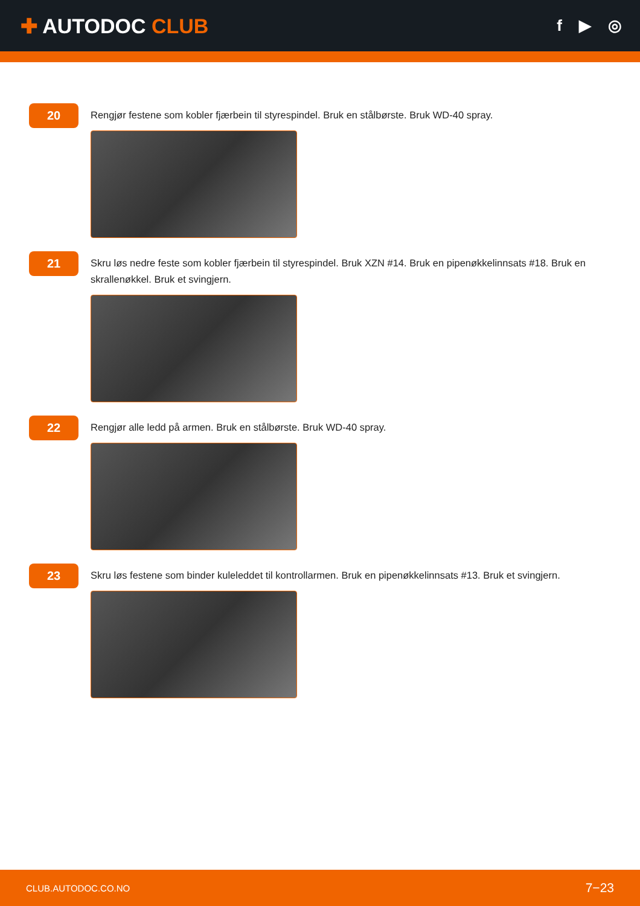✚ AUTODOC CLUB
f ▶ ◎
20
Rengjør festene som kobler fjærbein til styrespindel. Bruk en stålbørste. Bruk WD-40 spray.
21
Skru løs nedre feste som kobler fjærbein til styrespindel. Bruk XZN #14. Bruk en pipenøkkelinnsats #18. Bruk en skrallenøkkel. Bruk et svingjern.
22
Rengjør alle ledd på armen. Bruk en stålbørste. Bruk WD-40 spray.
23
Skru løs festene som binder kuleleddet til kontrollarmen. Bruk en pipenøkkelinnsats #13. Bruk et svingjern.
CLUB.AUTODOC.CO.NO 7−23